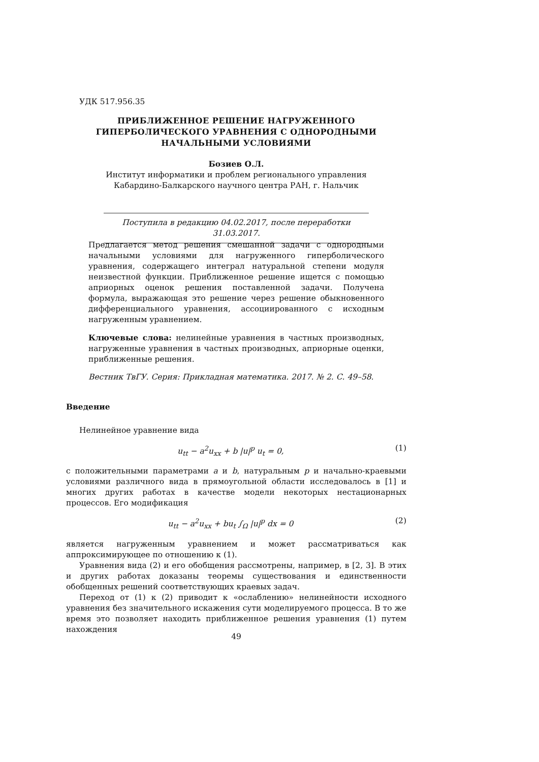УДК 517.956.35
ПРИБЛИЖЕННОЕ РЕШЕНИЕ НАГРУЖЕННОГО ГИПЕРБОЛИЧЕСКОГО УРАВНЕНИЯ С ОДНОРОДНЫМИ НАЧАЛЬНЫМИ УСЛОВИЯМИ
Бозиев О.Л.
Институт информатики и проблем регионального управления
Кабардино-Балкарского научного центра РАН, г. Нальчик
Поступила в редакцию 04.02.2017, после переработки 31.03.2017.
Предлагается метод решения смешанной задачи с однородными начальными условиями для нагруженного гиперболического уравнения, содержащего интеграл натуральной степени модуля неизвестной функции. Приближенное решение ищется с помощью априорных оценок решения поставленной задачи. Получена формула, выражающая это решение через решение обыкновенного дифференциального уравнения, ассоциированного с исходным нагруженным уравнением.
Ключевые слова: нелинейные уравнения в частных производных, нагруженные уравнения в частных производных, априорные оценки, приближенные решения.
Вестник ТвГУ. Серия: Прикладная математика. 2017. № 2. С. 49–58.
Введение
Нелинейное уравнение вида
u<sub>tt</sub> − a<sup>2</sup>u<sub>xx</sub> + b |u|<sup>p</sup> u<sub>t</sub> = 0, (1)
с положительными параметрами a и b, натуральным p и начально-краевыми условиями различного вида в прямоугольной области исследовалось в [1] и многих других работах в качестве модели некоторых нестационарных процессов. Его модификация
u<sub>tt</sub> − a<sup>2</sup>u<sub>xx</sub> + bu<sub>t</sub> ∫<sub>Ω</sub> |u|<sup>p</sup> dx = 0 (2)
является нагруженным уравнением и может рассматриваться как аппроксимирующее по отношению к (1).
Уравнения вида (2) и его обобщения рассмотрены, например, в [2, 3]. В этих и других работах доказаны теоремы существования и единственности обобщенных решений соответствующих краевых задач.
Переход от (1) к (2) приводит к «ослаблению» нелинейности исходного уравнения без значительного искажения сути моделируемого процесса. В то же время это позволяет находить приближенное решения уравнения (1) путем нахождения
49